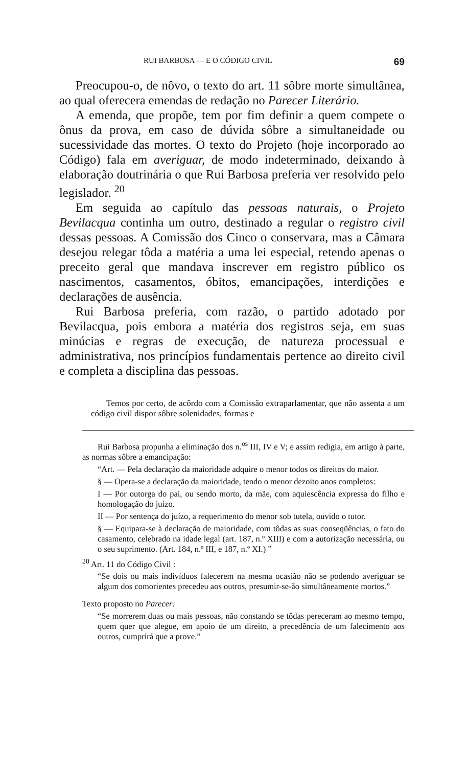RUI BARBOSA — E O CÓDIGO CIVIL 69
Preocupou-o, de nôvo, o texto do art. 11 sôbre morte simultânea, ao qual oferecera emendas de redação no Parecer Literário.
A emenda, que propõe, tem por fim definir a quem compete o ônus da prova, em caso de dúvida sôbre a simultaneidade ou sucessividade das mortes. O texto do Projeto (hoje incorporado ao Código) fala em averiguar, de modo indeterminado, deixando à elaboração doutrinária o que Rui Barbosa preferia ver resolvido pelo legislador. <sup>20</sup>
Em seguida ao capítulo das pessoas naturais, o Projeto Bevilacqua continha um outro, destinado a regular o registro civil dessas pessoas. A Comissão dos Cinco o conservara, mas a Câmara desejou relegar tôda a matéria a uma lei especial, retendo apenas o preceito geral que mandava inscrever em registro público os nascimentos, casamentos, óbitos, emancipações, interdições e declarações de ausência.
Rui Barbosa preferia, com razão, o partido adotado por Bevilacqua, pois embora a matéria dos registros seja, em suas minúcias e regras de execução, de natureza processual e administrativa, nos princípios fundamentais pertence ao direito civil e completa a disciplina das pessoas.
Temos por certo, de acôrdo com a Comissão extraparlamentar, que não assenta a um código civil dispor sôbre solenidades, formas e
Rui Barbosa propunha a eliminação dos n.<sup>os</sup> III, IV e V; e assim redigia, em artigo à parte, as normas sôbre a emancipação:
“Art. — Pela declaração da maioridade adquire o menor todos os direitos do maior.
§ — Opera-se a declaração da maioridade, tendo o menor dezoito anos completos:
I — Por outorga do pai, ou sendo morto, da mãe, com aquiescência expressa do filho e homologação do juízo.
II — Por sentença do juízo, a requerimento do menor sob tutela, ouvido o tutor.
§ — Equipara-se à declaração de maioridade, com tôdas as suas conseqüências, o fato do casamento, celebrado na idade legal (art. 187, n.º XIII) e com a autorização necessária, ou o seu suprimento. (Art. 184, n.º III, e 187, n.º XI.) ”
<sup>20</sup> Art. 11 do Código Civil :
“Se dois ou mais indivíduos falecerem na mesma ocasião não se podendo averiguar se algum dos comorientes precedeu aos outros, presumir-se-ão simultâneamente mortos.”
Texto proposto no Parecer:
“Se morrerem duas ou mais pessoas, não constando se tôdas pereceram ao mesmo tempo, quem quer que alegue, em apoio de um direito, a precedência de um falecimento aos outros, cumprirá que a prove.”